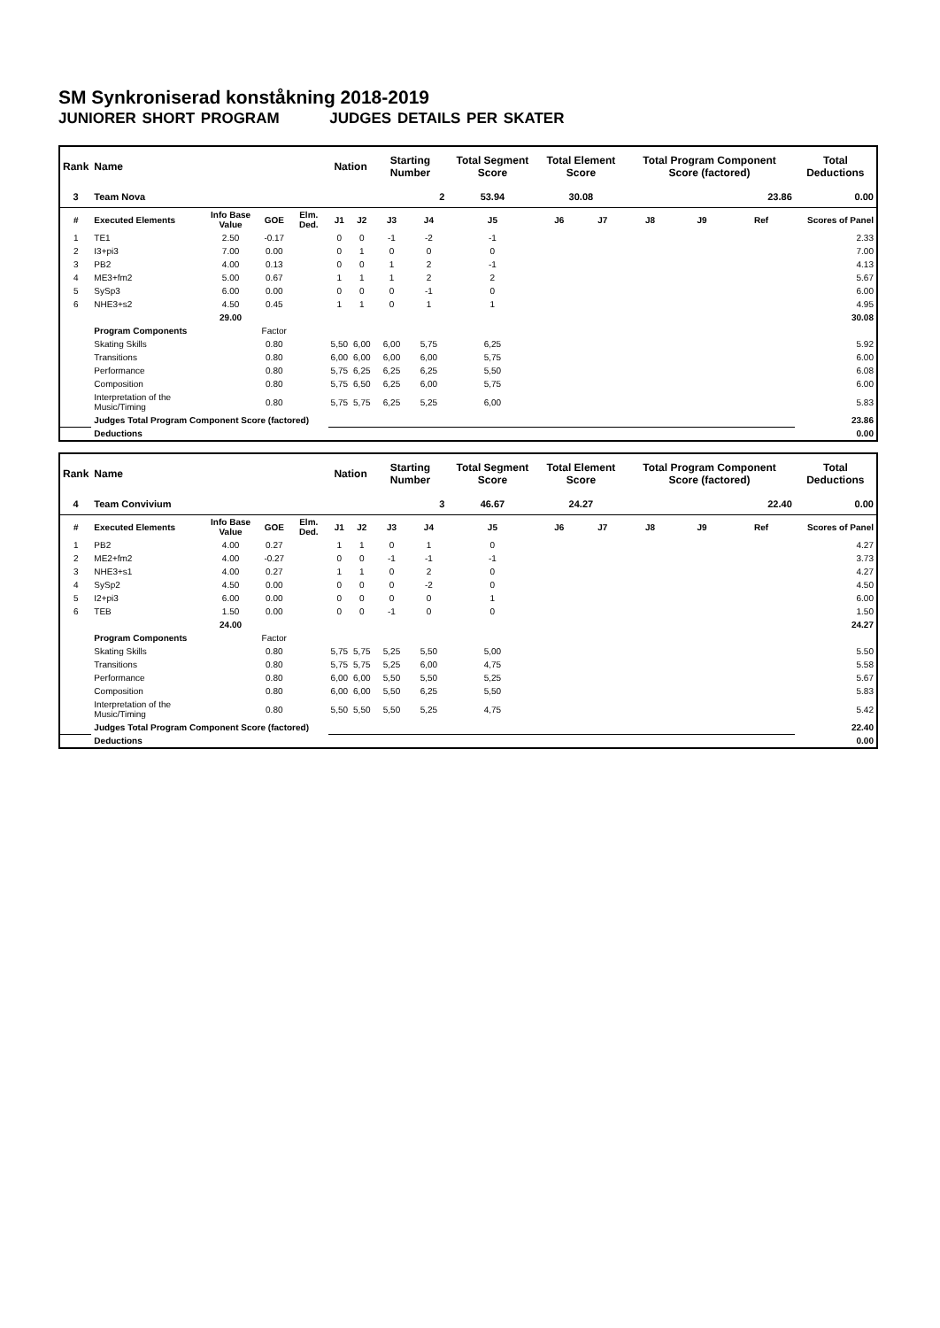SM Synkroniserad konståkning 2018-2019
JUNIORER SHORT PROGRAM JUDGES DETAILS PER SKATER
| Rank | Name | | | | Nation | | Starting Number | | Total Segment Score | Total Element Score | | Total Program Component Score (factored) | | | Total Deductions |
| --- | --- | --- | --- | --- | --- | --- | --- | --- | --- | --- | --- | --- | --- | --- | --- |
| 3 | Team Nova | | | | | | 2 | | 53.94 | 30.08 | | 23.86 | | | 0.00 |
| # | Executed Elements | Info Base Value | GOE | Elm. Ded. | J1 | J2 | J3 | J4 | J5 | J6 | J7 | J8 | J9 | Ref | Scores of Panel |
| 1 | TE1 | 2.50 | -0.17 | | 0 | 0 | -1 | -2 | -1 | | | | | | 2.33 |
| 2 | I3+pi3 | 7.00 | 0.00 | | 0 | 1 | 0 | 0 | 0 | | | | | | 7.00 |
| 3 | PB2 | 4.00 | 0.13 | | 0 | 0 | 1 | 2 | -1 | | | | | | 4.13 |
| 4 | ME3+fm2 | 5.00 | 0.67 | | 1 | 1 | 1 | 2 | 2 | | | | | | 5.67 |
| 5 | SySp3 | 6.00 | 0.00 | | 0 | 0 | 0 | -1 | 0 | | | | | | 6.00 |
| 6 | NHE3+s2 | 4.50 | 0.45 | | 1 | 1 | 0 | 1 | 1 | | | | | | 4.95 |
| | | 29.00 | | | | | | | | | | | | | 30.08 |
| | Program Components | | Factor | | | | | | | | | | | | |
| | Skating Skills | | 0.80 | | 5,50 | 6,00 | 6,00 | 5,75 | 6,25 | | | | | | 5.92 |
| | Transitions | | 0.80 | | 6,00 | 6,00 | 6,00 | 6,00 | 5,75 | | | | | | 6.00 |
| | Performance | | 0.80 | | 5,75 | 6,25 | 6,25 | 6,25 | 5,50 | | | | | | 6.08 |
| | Composition | | 0.80 | | 5,75 | 6,50 | 6,25 | 6,00 | 5,75 | | | | | | 6.00 |
| | Interpretation of the Music/Timing | | 0.80 | | 5,75 | 5,75 | 6,25 | 5,25 | 6,00 | | | | | | 5.83 |
| | Judges Total Program Component Score (factored) | | | | | | | | | | | | | | 23.86 |
| | Deductions | | | | | | | | | | | | | | 0.00 |
| Rank | Name | | | | Nation | | Starting Number | | Total Segment Score | Total Element Score | | Total Program Component Score (factored) | | | Total Deductions |
| --- | --- | --- | --- | --- | --- | --- | --- | --- | --- | --- | --- | --- | --- | --- | --- |
| 4 | Team Convivium | | | | | | 3 | | 46.67 | 24.27 | | 22.40 | | | 0.00 |
| # | Executed Elements | Info Base Value | GOE | Elm. Ded. | J1 | J2 | J3 | J4 | J5 | J6 | J7 | J8 | J9 | Ref | Scores of Panel |
| 1 | PB2 | 4.00 | 0.27 | | 1 | 1 | 0 | 1 | 0 | | | | | | 4.27 |
| 2 | ME2+fm2 | 4.00 | -0.27 | | 0 | 0 | -1 | -1 | -1 | | | | | | 3.73 |
| 3 | NHE3+s1 | 4.00 | 0.27 | | 1 | 1 | 0 | 2 | 0 | | | | | | 4.27 |
| 4 | SySp2 | 4.50 | 0.00 | | 0 | 0 | 0 | -2 | 0 | | | | | | 4.50 |
| 5 | I2+pi3 | 6.00 | 0.00 | | 0 | 0 | 0 | 0 | 1 | | | | | | 6.00 |
| 6 | TEB | 1.50 | 0.00 | | 0 | 0 | -1 | 0 | 0 | | | | | | 1.50 |
| | | 24.00 | | | | | | | | | | | | | 24.27 |
| | Program Components | | Factor | | | | | | | | | | | | |
| | Skating Skills | | 0.80 | | 5,75 | 5,75 | 5,25 | 5,50 | 5,00 | | | | | | 5.50 |
| | Transitions | | 0.80 | | 5,75 | 5,75 | 5,25 | 6,00 | 4,75 | | | | | | 5.58 |
| | Performance | | 0.80 | | 6,00 | 6,00 | 5,50 | 5,50 | 5,25 | | | | | | 5.67 |
| | Composition | | 0.80 | | 6,00 | 6,00 | 5,50 | 6,25 | 5,50 | | | | | | 5.83 |
| | Interpretation of the Music/Timing | | 0.80 | | 5,50 | 5,50 | 5,50 | 5,25 | 4,75 | | | | | | 5.42 |
| | Judges Total Program Component Score (factored) | | | | | | | | | | | | | | 22.40 |
| | Deductions | | | | | | | | | | | | | | 0.00 |